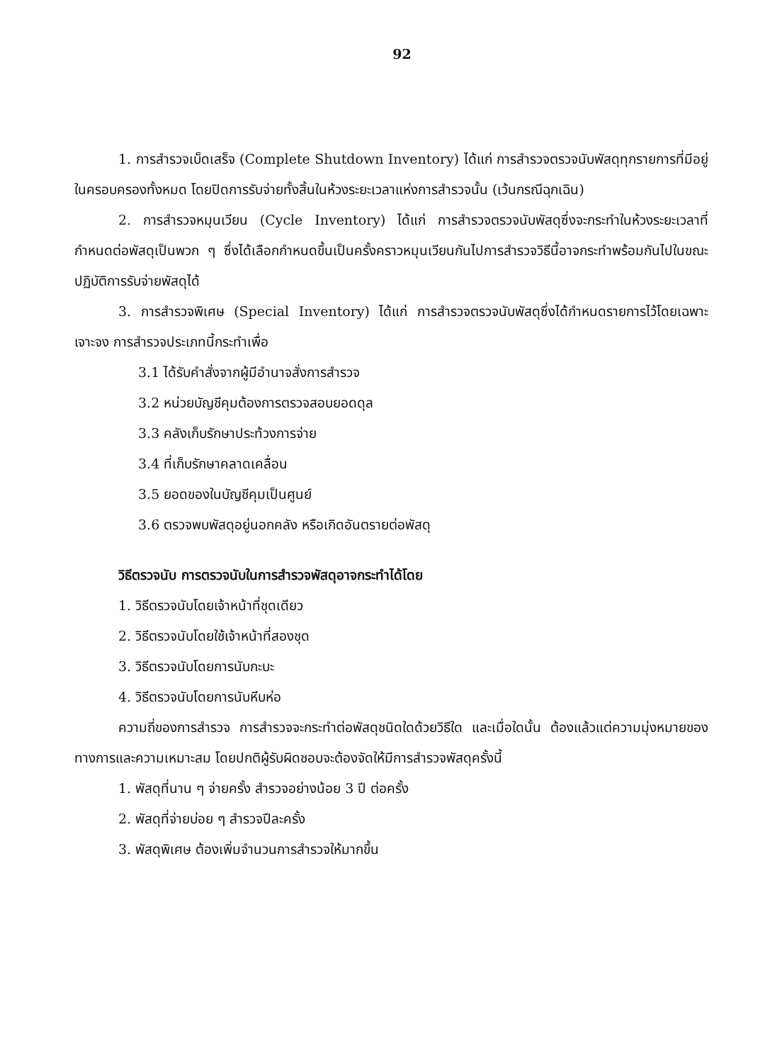92
1. การสำรวจเบ็ดเสร็จ (Complete Shutdown Inventory) ได้แก่ การสำรวจตรวจนับพัสดุทุกรายการที่มีอยู่ในครอบครองทั้งหมด โดยปิดการรับจ่ายทั้งสิ้นในห้วงระยะเวลาแห่งการสำรวจนั้น (เว้นกรณีฉุกเฉิน)
2. การสำรวจหมุนเวียน (Cycle Inventory) ได้แก่ การสำรวจตรวจนับพัสดุซึ่งจะกระทำในห้วงระยะเวลาที่กำหนดต่อพัสดุเป็นพวก ๆ ซึ่งได้เลือกกำหนดขึ้นเป็นครั้งคราวหมุนเวียนกันไปการสำรวจวิธีนี้อาจกระทำพร้อมกันไปในขณะปฏิบัติการรับจ่ายพัสดุได้
3. การสำรวจพิเศษ (Special Inventory) ได้แก่ การสำรวจตรวจนับพัสดุซึ่งได้กำหนดรายการไว้โดยเฉพาะเจาะจง การสำรวจประเภทนี้กระทำเพื่อ
3.1 ได้รับคำสั่งจากผู้มีอำนาจสั่งการสำรวจ
3.2 หน่วยบัญชีคุมต้องการตรวจสอบยอดดุล
3.3 คลังเก็บรักษาประท้วงการจ่าย
3.4 ที่เก็บรักษาคลาดเคลื่อน
3.5 ยอดของในบัญชีคุมเป็นศูนย์
3.6 ตรวจพบพัสดุอยู่นอกคลัง หรือเกิดอันตรายต่อพัสดุ
วิธีตรวจนับ การตรวจนับในการสำรวจพัสดุอาจกระทำได้โดย
1. วิธีตรวจนับโดยเจ้าหน้าที่ชุดเดียว
2. วิธีตรวจนับโดยใช้เจ้าหน้าที่สองชุด
3. วิธีตรวจนับโดยการนับกะบะ
4. วิธีตรวจนับโดยการนับหีบห่อ
ความถี่ของการสำรวจ การสำรวจจะกระทำต่อพัสดุชนิดใดด้วยวิธีใด และเมื่อใดนั้น ต้องแล้วแต่ความมุ่งหมายของทางการและความเหมาะสม โดยปกติผู้รับผิดชอบจะต้องจัดให้มีการสำรวจพัสดุครั้งนี้
1. พัสดุที่นาน ๆ จ่ายครั้ง สำรวจอย่างน้อย 3 ปี ต่อครั้ง
2. พัสดุที่จ่ายบ่อย ๆ สำรวจปีละครั้ง
3. พัสดุพิเศษ ต้องเพิ่มจำนวนการสำรวจให้มากขึ้น